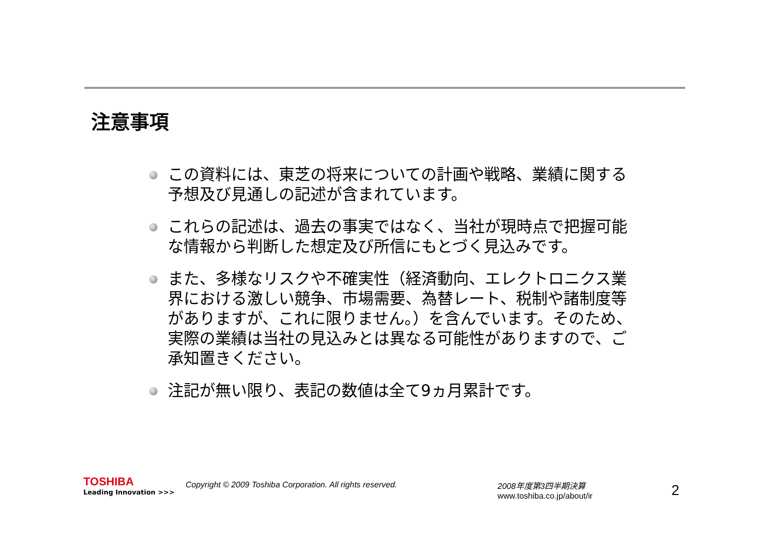注意事項
この資料には、東芝の将来についての計画や戦略、業績に関する予想及び見通しの記述が含まれています。
これらの記述は、過去の事実ではなく、当社が現時点で把握可能な情報から判断した想定及び所信にもとづく見込みです。
また、多様なリスクや不確実性（経済動向、エレクトロニクス業界における激しい競争、市場需要、為替レート、税制や諸制度等がありますが、これに限りません。）を含んでいます。そのため、実際の業績は当社の見込みとは異なる可能性がありますので、ご承知置きください。
注記が無い限り、表記の数値は全て9ヵ月累計です。
TOSHIBA
Leading Innovation >>>
Copyright © 2009 Toshiba Corporation. All rights reserved. 2008年度第3四半期決算
www.toshiba.co.jp/about/ir
2